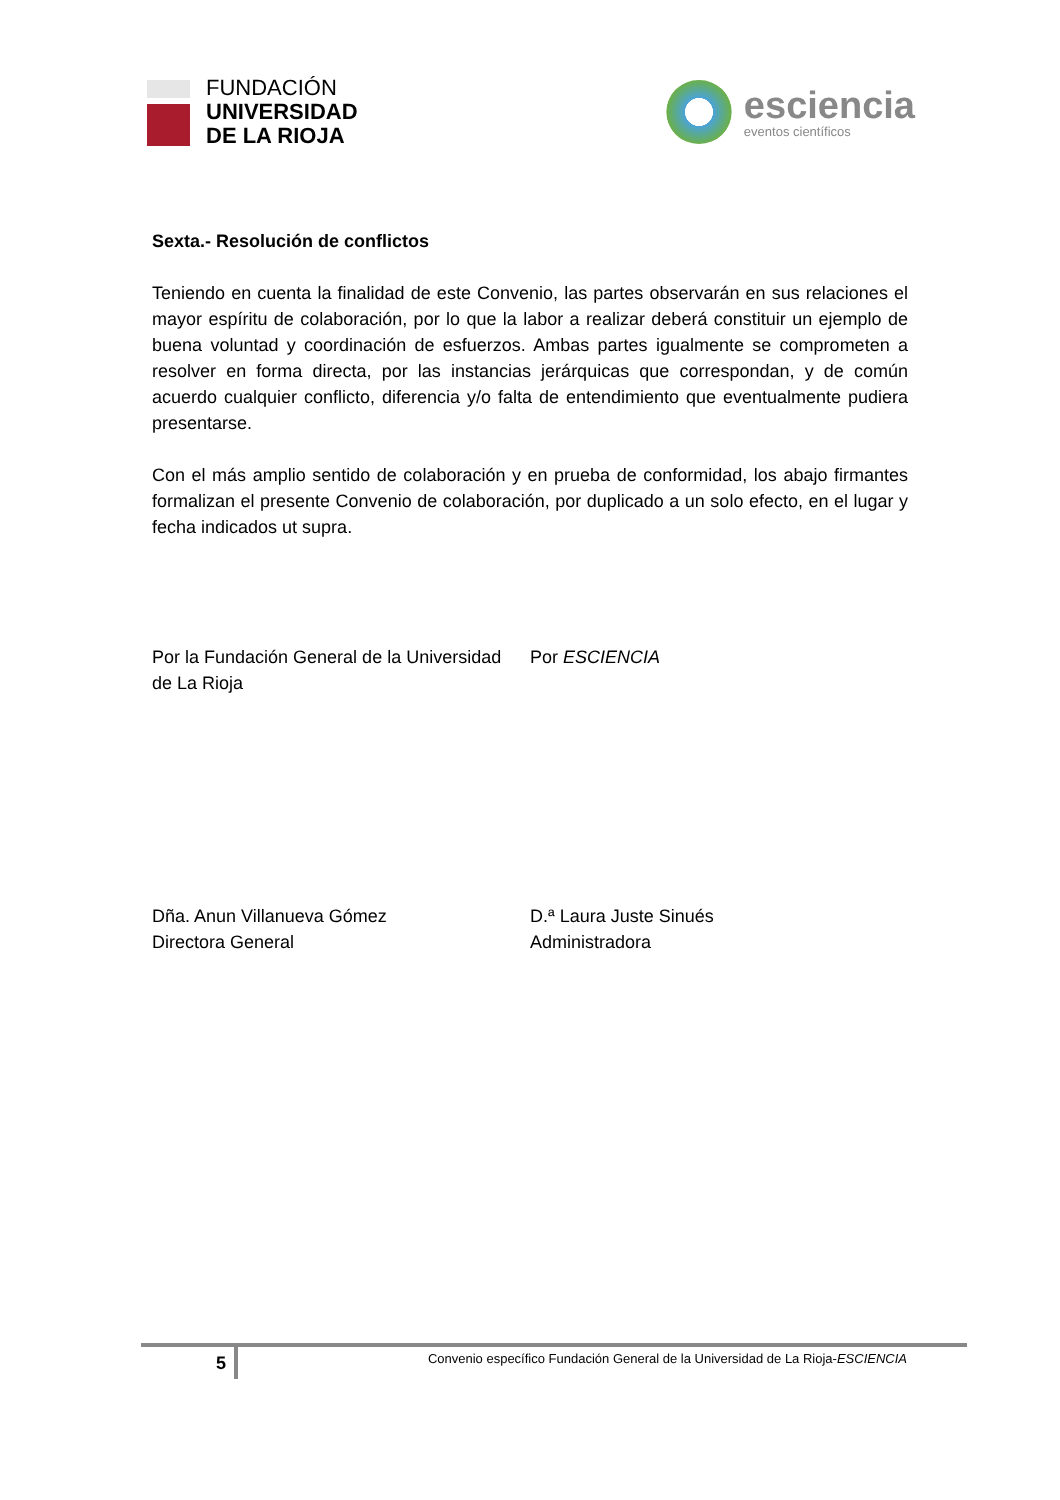FUNDACIÓN
UNIVERSIDAD
DE LA RIOJA
esciencia
eventos científicos
Sexta.- Resolución de conflictos
Teniendo en cuenta la finalidad de este Convenio, las partes observarán en sus relaciones el mayor espíritu de colaboración, por lo que la labor a realizar deberá constituir un ejemplo de buena voluntad y coordinación de esfuerzos. Ambas partes igualmente se comprometen a resolver en forma directa, por las instancias jerárquicas que correspondan, y de común acuerdo cualquier conflicto, diferencia y/o falta de entendimiento que eventualmente pudiera presentarse.
Con el más amplio sentido de colaboración y en prueba de conformidad, los abajo firmantes formalizan el presente Convenio de colaboración, por duplicado a un solo efecto, en el lugar y fecha indicados ut supra.
Por la Fundación General de la Universidad
de La Rioja
Por ESCIENCIA
Dña. Anun Villanueva Gómez
Directora General
D.ª Laura Juste Sinués
Administradora
5
Convenio específico Fundación General de la Universidad de La Rioja-ESCIENCIA